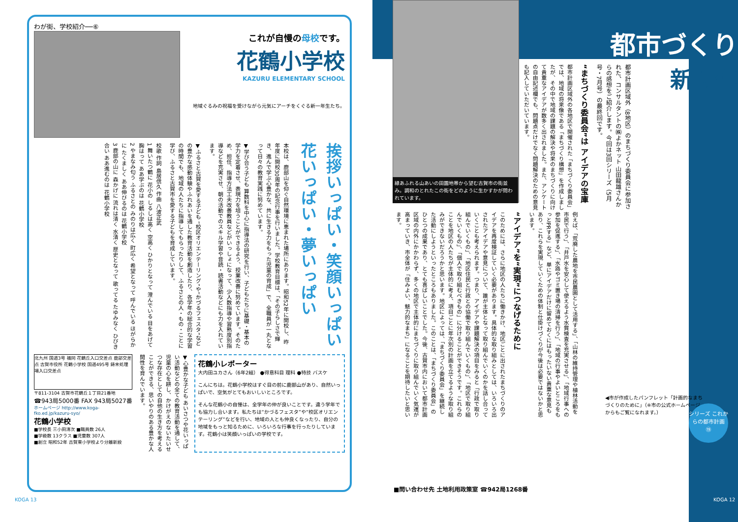わが街、学校紹介──⑥
これが自慢の母校です。
花鶴小学校
KAZURU ELEMENTARY SCHOOL
地域ぐるみの祝福を受けながら元気にアーチをくぐる新一年生たち。
挨拶いっぱい・笑顔いっぱい 花いっぱい・夢いっぱい
本校は、鹿部山を仰ぐ自然環境に恵まれた場所にあります。昭和52年に開校し、昨年度に開校30周年の記念行事を行いました。学校教育目標は、「その子らしさで輝き、進んで学ぶ心豊かな、共に生きる力をもった児童の育成」で、全職員が一丸となって日々の教育実践に努めています。
▼学び合う子ども 算数科を中心に指導法の研究を行い、子どもたちに基礎・基本の学力を定着させ、表現力を培うことができるよう、授業改善に努めています。そのため、担任、指導方法工夫改善教員などがいっしょになって、少人数指導や習熟度別指導などを充実させ、朝の活動でのスキル学習や音読・読書活動などにも力を入れています。
▼ふるさと古賀を愛する子ども “校区オリエンテーリング”や“かづるフェスタ”などの豊かな感動体験やふれあいを通した教育活動を創造したり、各学年の総合的な学習の時間でも、地域の人たちに指導してもらったりして、ふるさとの人・もの・ことに学び、ふるさと古賀市を愛する子どもを育成しています。
校歌 作詞 島居信久 作曲 八波正武
1 舞いたつ鶴に 花小の しるしは高く 空高く ひかりとなって 澄んでいる 目をあげて 胸はって ああ学ぶのは 花鶴小学校
2 やまなみ匂う ふるさとの みのりは広く 町広く 希望となって 呼んでいる ほがらかに たくましく ああ伸びるのは 花鶴小学校
3 鹿部の山に 森かげに 流れは清く 水清く 歴史となって 歌ってる たゆみなく ひびき合い ああ進むのは 花鶴小学校
北九州 国道3号 福岡 花鶴丘入口交差点 鹿部交差点 古賀市役所 花鶴小学校 国道495号 鋳末処理場入口交差点
〒811-3104 古賀市花鶴丘１丁目21番地
☎943局5000番 FAX 943局5027番
ホームページ http://www.koga-fko.ed.jp/kazuru-syo/
花鶴小学校
■学校長 三小田清次 ■職員数 26人
■学級数 13クラス ■児童数 307人
■創立 昭和52年 古賀東小学校より分離新設
▼心豊かな子ども あいさつや花いっぱい活動などの全ての教育活動を通して、児童の心を耕し、かけがえのないたいせつな存在としての自他の生き方を考えることができる、思いやりのある豊かな人間性を育んでいます。
花鶴小レポーター
大内田ユカさん（6年2組） ●得意科目 理科 ●特技 バスケ
こんにちは。花鶴小学校はすぐ目の前に鹿部山があり、自然いっぱいで、空気がとてもおいしいところです。
そんな花鶴小の自慢は、全学年の仲が良いことです。違う学年でも協力し合います。私たちは“かづるフェスタ”や“校区オリエンテーリング”などを行い、地域の人とも仲良くなったり、自分の地域をもっと知るために、いろいろな行事を行ったりしています。花鶴小は笑顔いっぱいの学校です。
KOGA 13
都市づくり
新時代
緑あふれる山あいの田園地帯から望む古賀市の街並み。調和のとれたこの街をどのように生かすかが問われています。
都市計画区域外（8地区）のまちづくり委員会に参加された、コンサルタントの㈱よかネット 山田龍雄さんからの感想をご紹介します。今回は3回シリーズ（5月号・7月号）の最終回です。
“まちづくり委員会”は アイデアの宝庫
都市計画区域外の各地区で開催された「まちづくり委員会」では、地域の将来像である「まちづくり構想」を作成しましたが、その中で地域の課題の解決や将来のまちづくりに向けて貴重なアイデアが数多く出されました。また、アンケートの自由記述欄でも、問題点だけでなく問題解決のための意見も記入していただいています。
例えば、「荒廃した農地を市民農園として活用する」、「山林の維持管理や植林活動を市民で行う」、「井戸水を安心して使えるよう水質検査を充実させる」、「地域行事への参加を促進する」、「水路やゴミ置き場の清掃を行う」、「地域の行事やよいところをもっとPRする」など、単にアイデアだけに留めておくにはもったいない貴重な意見もあり、これらを実現していくための体制と仕掛けづくりが今後は必要ではないかと思います。
“アイデア”を“実現”につなげるために
このためには、さらに地区の人たちに働きかけ、地区ごとに出されたまちづくりのアイデアを再度検証していく必要があります。具体的な取り組みとしては、いろいろ出されたアイデアや意見について、誰が主体となって取り組んでいくのかを話し合っていくことも考えられます。つまり、アイデアや課題解決の項目をみると「行政で取り組んでいくもの」、「地区住民と行政との協働で取り組んでいくもの」、「地区で取り組んでいくもの」、「個人で取り組むべきもの」に分けることができそうです。これらのことを地区の人たちが主体的に考え、項目ごとに年次別の計画を立てるような取り組みができないだろうかと思います。地区によっては、「まちづくり委員会」を継続した活動にしようといったところもありました。このことは、「まちづくり委員会」のひとつの成果であり、とても喜ばしいことでした。今後、古賀市内において都市計画区域の内外にかかわらず、多くの地区で主体的にまちづくりに取り組んでいく気運が高まっていき、市全体が「住みよい、魅力的なまち」になることを期待したいと思います。
◀市が作成したパンフレット「計画的なまちづくりのために」（※市の公式ホームページからもご覧になれます。）
シリーズ これからの都市計画 ⑲
■問い合わせ先 土地利用政策室 ☎942局1268番
KOGA 12